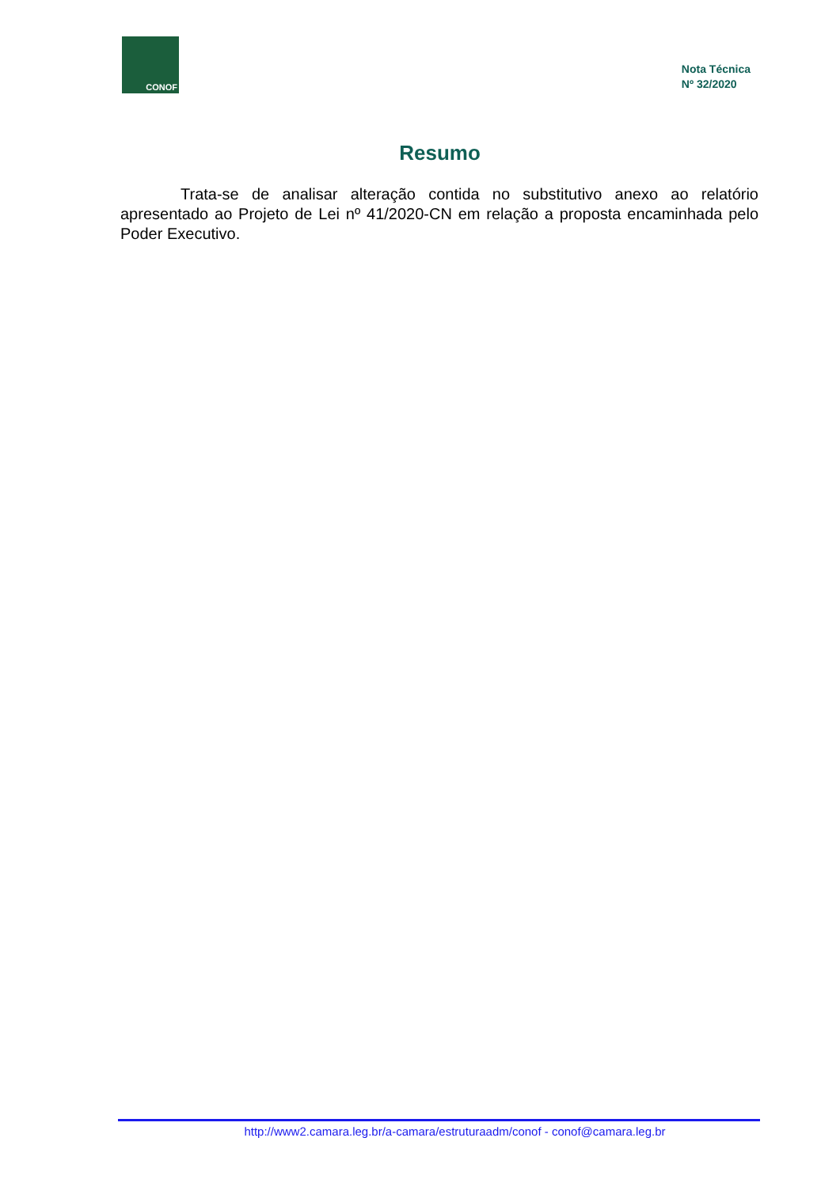CONOF
Nota Técnica
Nº 32/2020
Resumo
Trata-se de analisar alteração contida no substitutivo anexo ao relatório apresentado ao Projeto de Lei nº 41/2020-CN em relação a proposta encaminhada pelo Poder Executivo.
http://www2.camara.leg.br/a-camara/estruturaadm/conof - conof@camara.leg.br